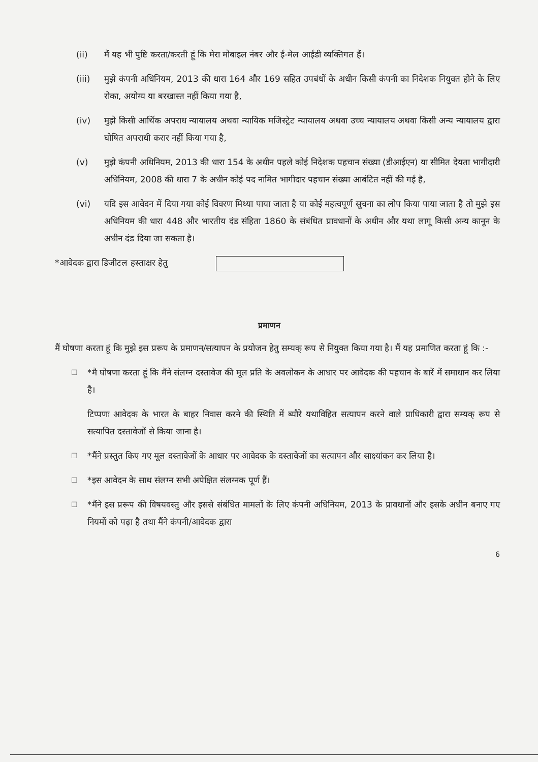(ii) मैं यह भी पुष्टि करता/करती हूं कि मेरा मोबाइल नंबर और ई-मेल आईडी व्यक्तिगत हैं।
(iii) मुझे कंपनी अधिनियम, 2013 की धारा 164 और 169 सहित उपबंधों के अधीन किसी कंपनी का निदेशक नियुक्त होने के लिए रोका, अयोग्य या बरखास्त नहीं किया गया है,
(iv) मुझे किसी आर्थिक अपराध न्यायालय अथवा न्यायिक मजिस्ट्रेट न्यायालय अथवा उच्च न्यायालय अथवा किसी अन्य न्यायालय द्वारा घोषित अपराधी करार नहीं किया गया है,
(v) मुझे कंपनी अधिनियम, 2013 की धारा 154 के अधीन पहले कोई निदेशक पहचान संख्या (डीआईएन) या सीमित देयता भागीदारी अधिनियम, 2008 की धारा 7 के अधीन कोई पद नामित भागीदार पहचान संख्या आबंटित नहीं की गई है,
(vi) यदि इस आवेदन में दिया गया कोई विवरण मिथ्या पाया जाता है या कोई महत्वपूर्ण सूचना का लोप किया पाया जाता है तो मुझे इस अधिनियम की धारा 448 और भारतीय दंड संहिता 1860 के संबंधित प्रावधानों के अधीन और यथा लागू किसी अन्य कानून के अधीन दंड दिया जा सकता है।
*आवेदक द्वारा डिजीटल हस्ताक्षर हेतु
प्रमाणन
मैं घोषणा करता हूं कि मुझे इस प्ररूप के प्रमाणन/सत्यापन के प्रयोजन हेतु सम्यक् रूप से नियुक्त किया गया है। मैं यह प्रमाणित करता हूं कि :-
☐
*मै घोषणा करता हूं कि मैंने संलग्न दस्तावेज की मूल प्रति के अवलोकन के आधार पर आवेदक की पहचान के बारें में समाधान कर लिया है।
टिप्पणः आवेदक के भारत के बाहर निवास करने की स्थिति में ब्यौरे यथाविहित सत्यापन करने वाले प्राधिकारी द्वारा सम्यक् रूप से सत्यापित दस्तावेजों से किया जाना है।
☐
*मैंने प्रस्तुत किए गए मूल दस्तावेजों के आधार पर आवेदक के दस्तावेजों का सत्यापन और साक्ष्यांकन कर लिया है।
☐
*इस आवेदन के साथ संलग्न सभी अपेक्षित संलग्नक पूर्ण हैं।
☐
*मैंने इस प्ररूप की विषयवस्तु और इससे संबंधित मामलों के लिए कंपनी अधिनियम, 2013 के प्रावधानों और इसके अधीन बनाए गए नियमों को पढ़ा है तथा मैंने कंपनी/आवेदक द्वारा
6